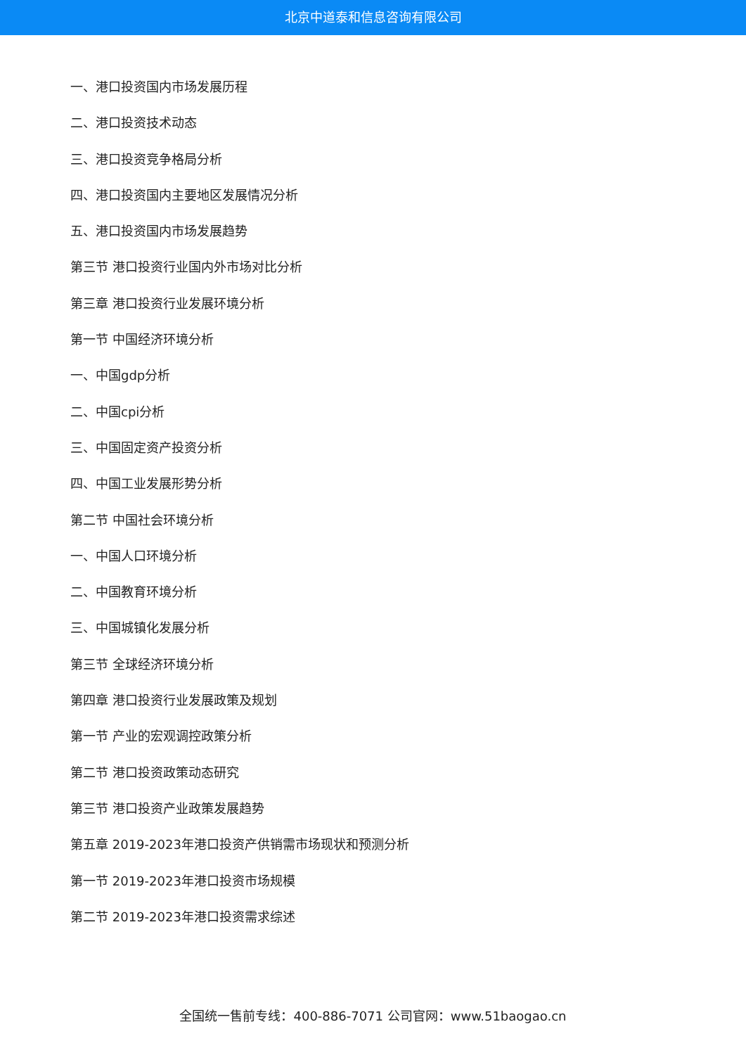北京中道泰和信息咨询有限公司
一、港口投资国内市场发展历程
二、港口投资技术动态
三、港口投资竞争格局分析
四、港口投资国内主要地区发展情况分析
五、港口投资国内市场发展趋势
第三节 港口投资行业国内外市场对比分析
第三章 港口投资行业发展环境分析
第一节 中国经济环境分析
一、中国gdp分析
二、中国cpi分析
三、中国固定资产投资分析
四、中国工业发展形势分析
第二节 中国社会环境分析
一、中国人口环境分析
二、中国教育环境分析
三、中国城镇化发展分析
第三节 全球经济环境分析
第四章 港口投资行业发展政策及规划
第一节 产业的宏观调控政策分析
第二节 港口投资政策动态研究
第三节 港口投资产业政策发展趋势
第五章 2019-2023年港口投资产供销需市场现状和预测分析
第一节 2019-2023年港口投资市场规模
第二节 2019-2023年港口投资需求综述
全国统一售前专线：400-886-7071 公司官网：www.51baogao.cn